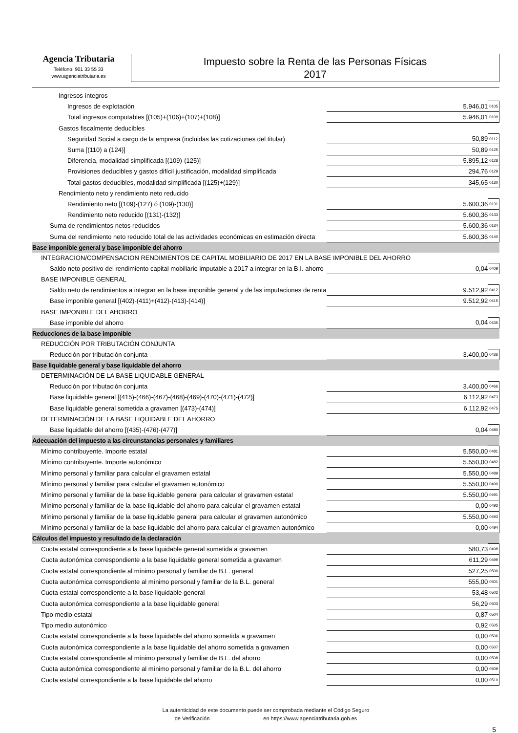Agencia Tributaria
Teléfono: 901 33 55 33
www.agenciatributaria.es
Impuesto sobre la Renta de las Personas Físicas
2017
| Ingresos íntegros | | | |
| Ingresos de explotación | | 5.946,01 | 0105 |
| Total ingresos computables [(105)+(106)+(107)+(108)] | | 5.946,01 | 0109 |
| Gastos fiscalmente deducibles | | | |
| Seguridad Social a cargo de la empresa (incluidas las cotizaciones del titular) | | 50,89 | 0112 |
| Suma [(110) a (124)] | | 50,89 | 0125 |
| Diferencia, modalidad simplificada [(109)-(125)] | | 5.895,12 | 0128 |
| Provisiones deducibles y gastos difícil justificación, modalidad simplificada | | 294,76 | 0129 |
| Total gastos deducibles, modalidad simplificada [(125)+(129)] | | 345,65 | 0130 |
| Rendimiento neto y rendimiento neto reducido | | | |
| Rendimiento neto [(109)-(127) ó (109)-(130)] | | 5.600,36 | 0131 |
| Rendimiento neto reducido [(131)-(132)] | | 5.600,36 | 0133 |
| Suma de rendimientos netos reducidos | | 5.600,36 | 0134 |
| Suma del rendimiento neto reducido total de las actividades económicas en estimación directa | | 5.600,36 | 0140 |
| Base imponible general y base imponible del ahorro | | | |
| INTEGRACION/COMPENSACION RENDIMIENTOS DE CAPITAL MOBILIARIO DE 2017 EN LA BASE IMPONIBLE DEL AHORRO | | | |
| Saldo neto positivo del rendimiento capital mobiliario imputable a 2017 a integrar en la B.I. ahorro | | 0,04 | 0409 |
| BASE IMPONIBLE GENERAL | | | |
| Saldo neto de rendimientos a integrar en la base imponible general y de las imputaciones de renta | | 9.512,92 | 0412 |
| Base imponible general [(402)-(411)+(412)-(413)-(414)] | | 9.512,92 | 0415 |
| BASE IMPONIBLE DEL AHORRO | | | |
| Base imponible del ahorro | | 0,04 | 0435 |
| Reducciones de la base imponible | | | |
| REDUCCIÓN POR TRIBUTACIÓN CONJUNTA | | | |
| Reducción por tributación conjunta | | 3.400,00 | 0436 |
| Base liquidable general y base liquidable del ahorro | | | |
| DETERMINACIÓN DE LA BASE LIQUIDABLE GENERAL | | | |
| Reducción por tributación conjunta | | 3.400,00 | 0466 |
| Base liquidable general [(415)-(466)-(467)-(468)-(469)-(470)-(471)-(472)] | | 6.112,92 | 0473 |
| Base liquidable general sometida a gravamen [(473)-(474)] | | 6.112,92 | 0475 |
| DETERMINACIÓN DE LA BASE LIQUIDABLE DEL AHORRO | | | |
| Base liquidable del ahorro [(435)-(476)-(477)] | | 0,04 | 0480 |
| Adecuación del impuesto a las circunstancias personales y familiares | | | |
| Mínimo contribuyente. Importe estatal | | 5.550,00 | 0481 |
| Mínimo contribuyente. Importe autonómico | | 5.550,00 | 0482 |
| Mínimo personal y familiar para calcular el gravamen estatal | | 5.550,00 | 0489 |
| Mínimo personal y familiar para calcular el gravamen autonómico | | 5.550,00 | 0490 |
| Mínimo personal y familiar de la base liquidable general para calcular el gravamen estatal | | 5.550,00 | 0491 |
| Mínimo personal y familiar de la base liquidable del ahorro para calcular el gravamen estatal | | 0,00 | 0492 |
| Mínimo personal y familiar de la base liquidable general para calcular el gravamen autonómico | | 5.550,00 | 0493 |
| Mínimo personal y familiar de la base liquidable del ahorro para calcular el gravamen autonómico | | 0,00 | 0494 |
| Cálculos del impuesto y resultado de la declaración | | | |
| Cuota estatal correspondiente a la base liquidable general sometida a gravamen | | 580,73 | 0498 |
| Cuota autonómica correspondiente a la base liquidable general sometida a gravamen | | 611,29 | 0499 |
| Cuota estatal correspondiente al mínimo personal y familiar de B.L. general | | 527,25 | 0500 |
| Cuota autonómica correspondiente al mínimo personal y familiar de la B.L. general | | 555,00 | 0501 |
| Cuota estatal correspondiente a la base liquidable general | | 53,48 | 0502 |
| Cuota autonómica correspondiente a la base liquidable general | | 56,29 | 0503 |
| Tipo medio estatal | | 0,87 | 0504 |
| Tipo medio autonómico | | 0,92 | 0505 |
| Cuota estatal correspondiente a la base liquidable del ahorro sometida a gravamen | | 0,00 | 0506 |
| Cuota autonómica correspondiente a la base liquidable del ahorro sometida a gravamen | | 0,00 | 0507 |
| Cuota estatal correspondiente al mínimo personal y familiar de B.L. del ahorro | | 0,00 | 0508 |
| Cuota autonómica correspondiente al mínimo personal y familiar de la B.L. del ahorro | | 0,00 | 0509 |
| Cuota estatal correspondiente a la base liquidable del ahorro | | 0,00 | 0510 |
La autenticidad de este documento puede ser comprobada mediante el Código Seguro
de Verificación en https://www.agenciatributaria.gob.es
5